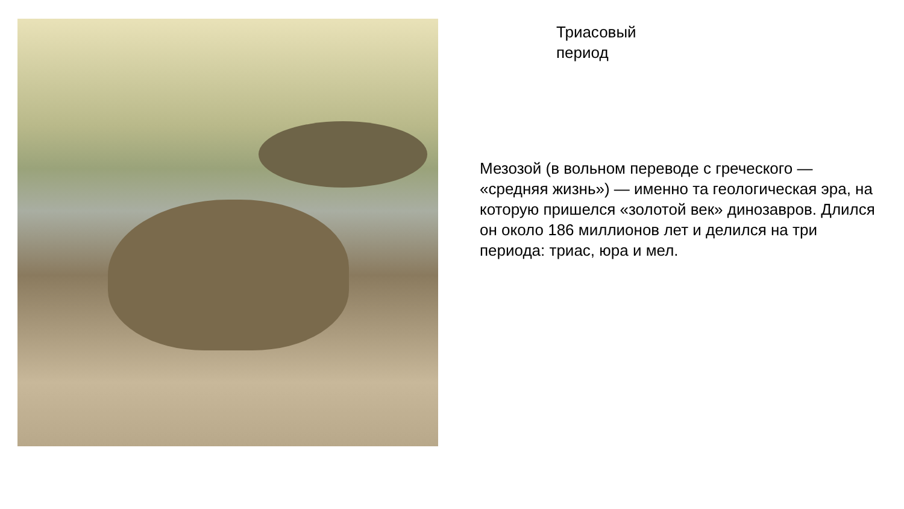Триасовый
период
Мезозой (в вольном переводе с греческого — «средняя жизнь») — именно та геологическая эра, на которую пришелся «золотой век» динозавров. Длился он около 186 миллионов лет и делился на три периода: триас, юра и мел.